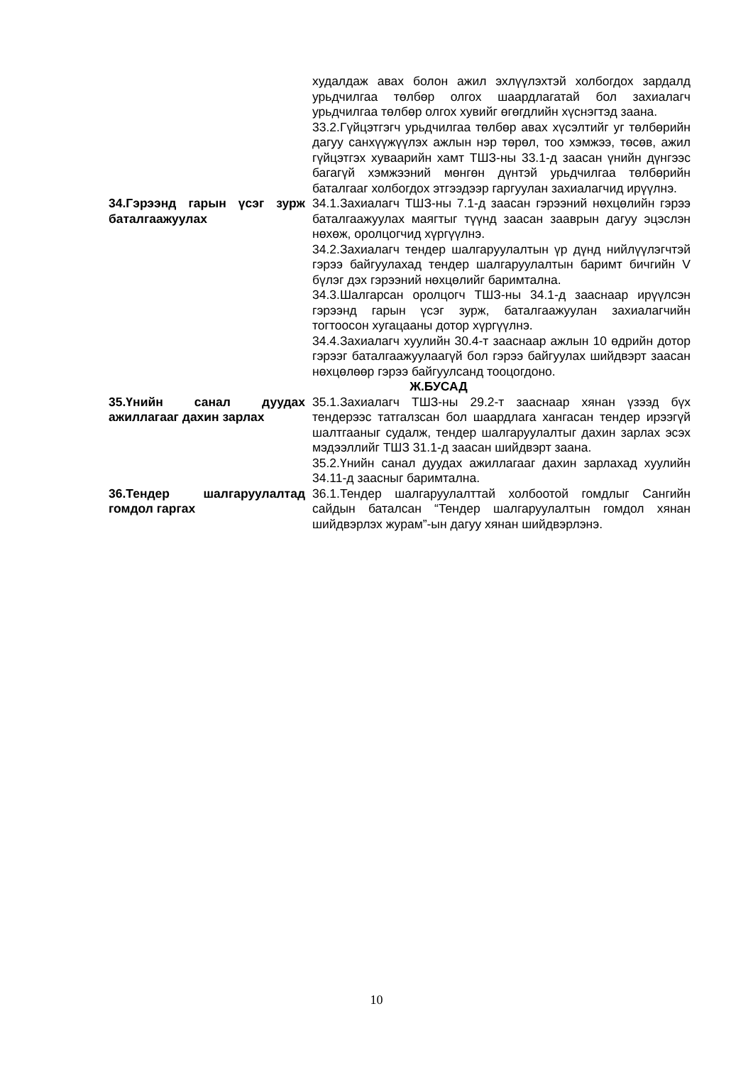худалдаж авах болон ажил эхлүүлэхтэй холбогдох зардалд урьдчилгаа төлбөр олгох шаардлагатай бол захиалагч урьдчилгаа төлбөр олгох хувийг өгөгдлийн хүснэгтэд заана.
33.2.Гүйцэтгэгч урьдчилгаа төлбөр авах хүсэлтийг уг төлбөрийн дагуу санхүүжүүлэх ажлын нэр төрөл, тоо хэмжээ, төсөв, ажил гүйцэтгэх хуваарийн хамт ТШЗ-ны 33.1-д заасан үнийн дүнгээс багагүй хэмжээний мөнгөн дүнтэй урьдчилгаа төлбөрийн баталгааг холбогдох этгээдээр гаргуулан захиалагчид ирүүлнэ.
34.Гэрээнд гарын үсэг зурж баталгаажуулах
34.1.Захиалагч ТШЗ-ны 7.1-д заасан гэрээний нөхцөлийн гэрээ баталгаажуулах маягтыг түүнд заасан зааврын дагуу эцэслэн нөхөж, оролцогчид хүргүүлнэ.
34.2.Захиалагч тендер шалгаруулалтын үр дүнд нийлүүлэгчтэй гэрээ байгуулахад тендер шалгаруулалтын баримт бичгийн V бүлэг дэх гэрээний нөхцөлийг баримтална.
34.3.Шалгарсан оролцогч ТШЗ-ны 34.1-д зааснаар ирүүлсэн гэрээнд гарын үсэг зурж, баталгаажуулан захиалагчийн тогтоосон хугацааны дотор хүргүүлнэ.
34.4.Захиалагч хуулийн 30.4-т зааснаар ажлын 10 өдрийн дотор гэрээг баталгаажуулаагүй бол гэрээ байгуулах шийдвэрт заасан нөхцөлөөр гэрээ байгуулсанд тооцогдоно.
Ж.БУСАД
35.Үнийн санал дуудах ажиллагааг дахин зарлах
35.1.Захиалагч ТШЗ-ны 29.2-т зааснаар хянан үзээд бүх тендерээс татгалзсан бол шаардлага хангасан тендер ирээгүй шалтгааныг судалж, тендер шалгаруулалтыг дахин зарлах эсэх мэдээллийг ТШЗ 31.1-д заасан шийдвэрт заана.
35.2.Үнийн санал дуудах ажиллагааг дахин зарлахад хуулийн 34.11-д заасныг баримтална.
36.Тендер шалгаруулалтад гомдол гаргах
36.1.Тендер шалгаруулалттай холбоотой гомдлыг Сангийн сайдын баталсан “Тендер шалгаруулалтын гомдол хянан шийдвэрлэх журам”-ын дагуу хянан шийдвэрлэнэ.
10